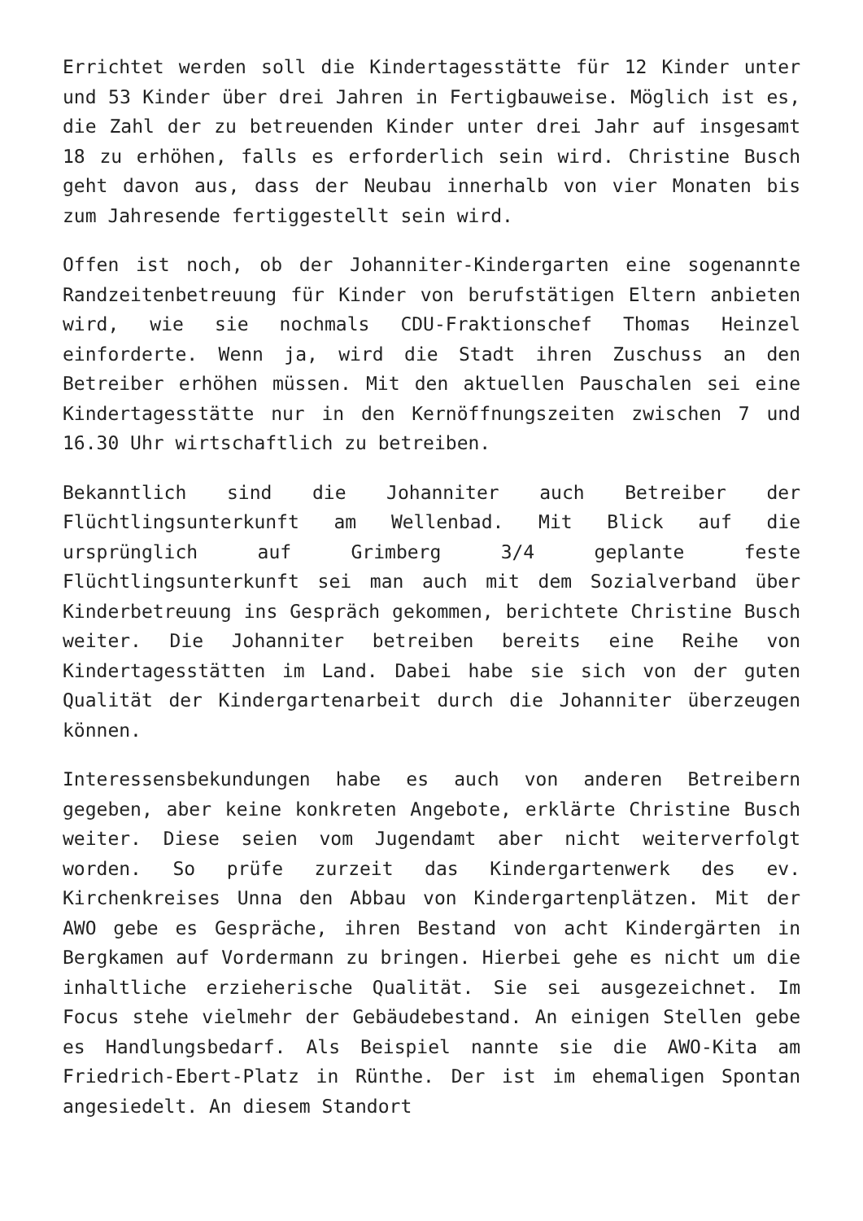Errichtet werden soll die Kindertagesstätte für 12 Kinder unter und 53 Kinder über drei Jahren in Fertigbauweise. Möglich ist es, die Zahl der zu betreuenden Kinder unter drei Jahr auf insgesamt 18 zu erhöhen, falls es erforderlich sein wird. Christine Busch geht davon aus, dass der Neubau innerhalb von vier Monaten bis zum Jahresende fertiggestellt sein wird.
Offen ist noch, ob der Johanniter-Kindergarten eine sogenannte Randzeitenbetreuung für Kinder von berufstätigen Eltern anbieten wird, wie sie nochmals CDU-Fraktionschef Thomas Heinzel einforderte. Wenn ja, wird die Stadt ihren Zuschuss an den Betreiber erhöhen müssen. Mit den aktuellen Pauschalen sei eine Kindertagesstätte nur in den Kernöffnungszeiten zwischen 7 und 16.30 Uhr wirtschaftlich zu betreiben.
Bekanntlich sind die Johanniter auch Betreiber der Flüchtlingsunterkunft am Wellenbad. Mit Blick auf die ursprünglich auf Grimberg 3/4 geplante feste Flüchtlingsunterkunft sei man auch mit dem Sozialverband über Kinderbetreuung ins Gespräch gekommen, berichtete Christine Busch weiter. Die Johanniter betreiben bereits eine Reihe von Kindertagesstätten im Land. Dabei habe sie sich von der guten Qualität der Kindergartenarbeit durch die Johanniter überzeugen können.
Interessensbekundungen habe es auch von anderen Betreibern gegeben, aber keine konkreten Angebote, erklärte Christine Busch weiter. Diese seien vom Jugendamt aber nicht weiterverfolgt worden. So prüfe zurzeit das Kindergartenwerk des ev. Kirchenkreises Unna den Abbau von Kindergartenplätzen. Mit der AWO gebe es Gespräche, ihren Bestand von acht Kindergärten in Bergkamen auf Vordermann zu bringen. Hierbei gehe es nicht um die inhaltliche erzieherische Qualität. Sie sei ausgezeichnet. Im Focus stehe vielmehr der Gebäudebestand. An einigen Stellen gebe es Handlungsbedarf. Als Beispiel nannte sie die AWO-Kita am Friedrich-Ebert-Platz in Rünthe. Der ist im ehemaligen Spontan angesiedelt. An diesem Standort